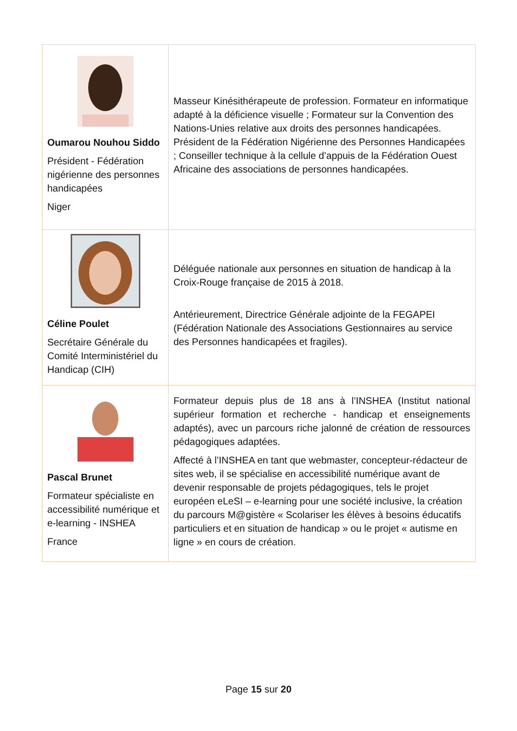| Oumarou Nouhou Siddo Président - Fédération nigérienne des personnes handicapées Niger | Masseur Kinésithérapeute de profession. Formateur en informatique adapté à la déficience visuelle ; Formateur sur la Convention des Nations-Unies relative aux droits des personnes handicapées. Président de la Fédération Nigérienne des Personnes Handicapées ; Conseiller technique à la cellule d’appuis de la Fédération Ouest Africaine des associations de personnes handicapées. |
| Céline Poulet Secrétaire Générale du Comité Interministériel du Handicap (CIH) | Déléguée nationale aux personnes en situation de handicap à la Croix-Rouge française de 2015 à 2018. Antérieurement, Directrice Générale adjointe de la FEGAPEI (Fédération Nationale des Associations Gestionnaires au service des Personnes handicapées et fragiles). |
| Pascal Brunet Formateur spécialiste en accessibilité numérique et e-learning - INSHEA France | Formateur depuis plus de 18 ans à l’INSHEA (Institut national supérieur formation et recherche - handicap et enseignements adaptés), avec un parcours riche jalonné de création de ressources pédagogiques adaptées. Affecté à l’INSHEA en tant que webmaster, concepteur-rédacteur de sites web, il se spécialise en accessibilité numérique avant de devenir responsable de projets pédagogiques, tels le projet européen eLeSI – e-learning pour une société inclusive, la création du parcours M@gistère « Scolariser les élèves à besoins éducatifs particuliers et en situation de handicap » ou le projet « autisme en ligne » en cours de création. |
Page 15 sur 20